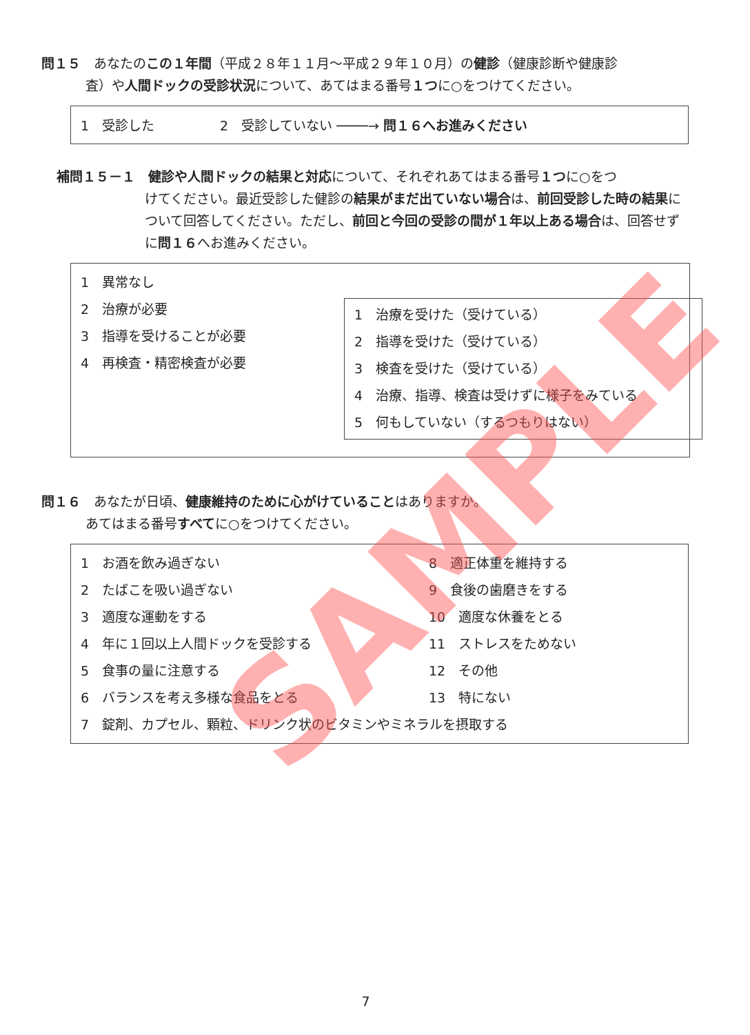問１５　あなたのこの１年間（平成２８年１１月～平成２９年１０月）の健診（健康診断や健康診
査）や人間ドックの受診状況について、あてはまる番号１つに○をつけてください。
1　受診した　　　　　2　受診していない ────→ 問１６へお進みください
補問１５－１　健診や人間ドックの結果と対応について、それぞれあてはまる番号１つに○をつ
けてください。最近受診した健診の結果がまだ出ていない場合は、前回受診した時の結果について回答してください。ただし、前回と今回の受診の間が１年以上ある場合は、回答せずに問１６へお進みください。
1　異常なし
2　治療が必要
3　指導を受けることが必要
4　再検査・精密検査が必要
1　治療を受けた（受けている）
2　指導を受けた（受けている）
3　検査を受けた（受けている）
4　治療、指導、検査は受けずに様子をみている
5　何もしていない（するつもりはない）
問１６　あなたが日頃、健康維持のために心がけていることはありますか。
あてはまる番号すべてに○をつけてください。
1　お酒を飲み過ぎない
2　たばこを吸い過ぎない
3　適度な運動をする
4　年に１回以上人間ドックを受診する
5　食事の量に注意する
6　バランスを考え多様な食品をとる
8　適正体重を維持する
9　食後の歯磨きをする
10　適度な休養をとる
11　ストレスをためない
12　その他
13　特にない
7　錠剤、カプセル、顆粒、ドリンク状のビタミンやミネラルを摂取する
7
SAMPLE